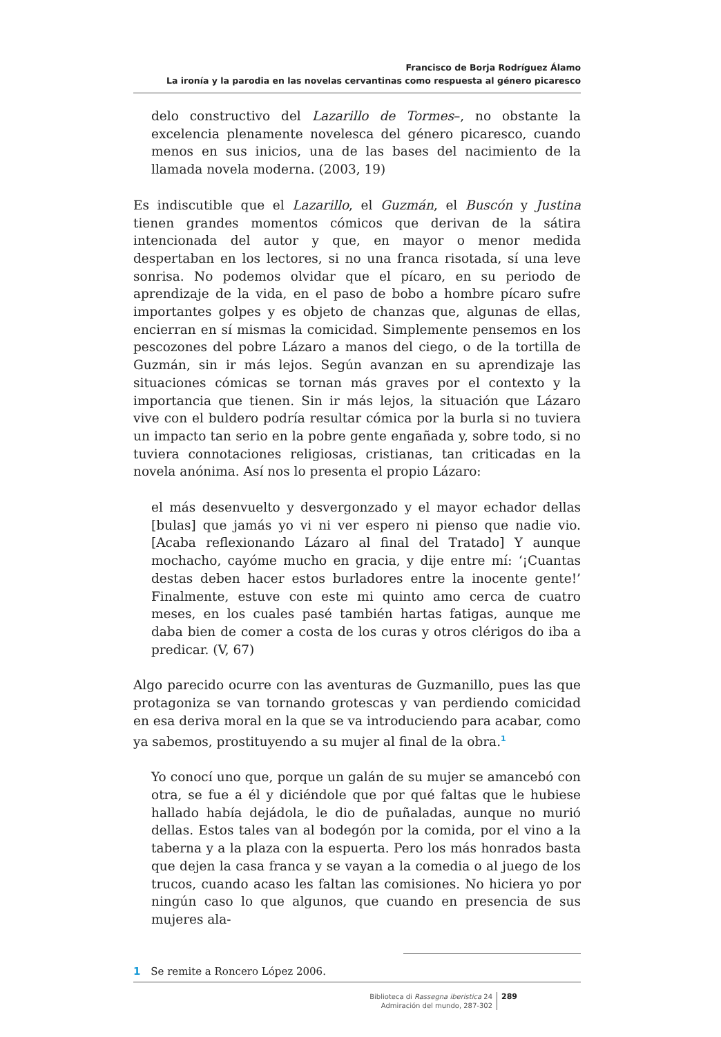Francisco de Borja Rodríguez Álamo
La ironía y la parodia en las novelas cervantinas como respuesta al género picaresco
delo constructivo del Lazarillo de Tormes–, no obstante la excelencia plenamente novelesca del género picaresco, cuando menos en sus inicios, una de las bases del nacimiento de la llamada novela moderna. (2003, 19)
Es indiscutible que el Lazarillo, el Guzmán, el Buscón y Justina tienen grandes momentos cómicos que derivan de la sátira intencionada del autor y que, en mayor o menor medida despertaban en los lectores, si no una franca risotada, sí una leve sonrisa. No podemos olvidar que el pícaro, en su periodo de aprendizaje de la vida, en el paso de bobo a hombre pícaro sufre importantes golpes y es objeto de chanzas que, algunas de ellas, encierran en sí mismas la comicidad. Simplemente pensemos en los pescozones del pobre Lázaro a manos del ciego, o de la tortilla de Guzmán, sin ir más lejos. Según avanzan en su aprendizaje las situaciones cómicas se tornan más graves por el contexto y la importancia que tienen. Sin ir más lejos, la situación que Lázaro vive con el buldero podría resultar cómica por la burla si no tuviera un impacto tan serio en la pobre gente engañada y, sobre todo, si no tuviera connotaciones religiosas, cristianas, tan criticadas en la novela anónima. Así nos lo presenta el propio Lázaro:
el más desenvuelto y desvergonzado y el mayor echador dellas [bulas] que jamás yo vi ni ver espero ni pienso que nadie vio. [Acaba reflexionando Lázaro al final del Tratado] Y aunque mochacho, cayóme mucho en gracia, y dije entre mí: ‘¡Cuantas destas deben hacer estos burladores entre la inocente gente!’ Finalmente, estuve con este mi quinto amo cerca de cuatro meses, en los cuales pasé también hartas fatigas, aunque me daba bien de comer a costa de los curas y otros clérigos do iba a predicar. (V, 67)
Algo parecido ocurre con las aventuras de Guzmanillo, pues las que protagoniza se van tornando grotescas y van perdiendo comicidad en esa deriva moral en la que se va introduciendo para acabar, como ya sabemos, prostituyendo a su mujer al final de la obra.<sup>1</sup>
Yo conocí uno que, porque un galán de su mujer se amancebó con otra, se fue a él y diciéndole que por qué faltas que le hubiese hallado había dejádola, le dio de puñaladas, aunque no murió dellas. Estos tales van al bodegón por la comida, por el vino a la taberna y a la plaza con la espuerta. Pero los más honrados basta que dejen la casa franca y se vayan a la comedia o al juego de los trucos, cuando acaso les faltan las comisiones. No hiciera yo por ningún caso lo que algunos, que cuando en presencia de sus mujeres ala-
1 Se remite a Roncero López 2006.
Biblioteca di Rassegna iberistica 24
Admiración del mundo, 287-302
289